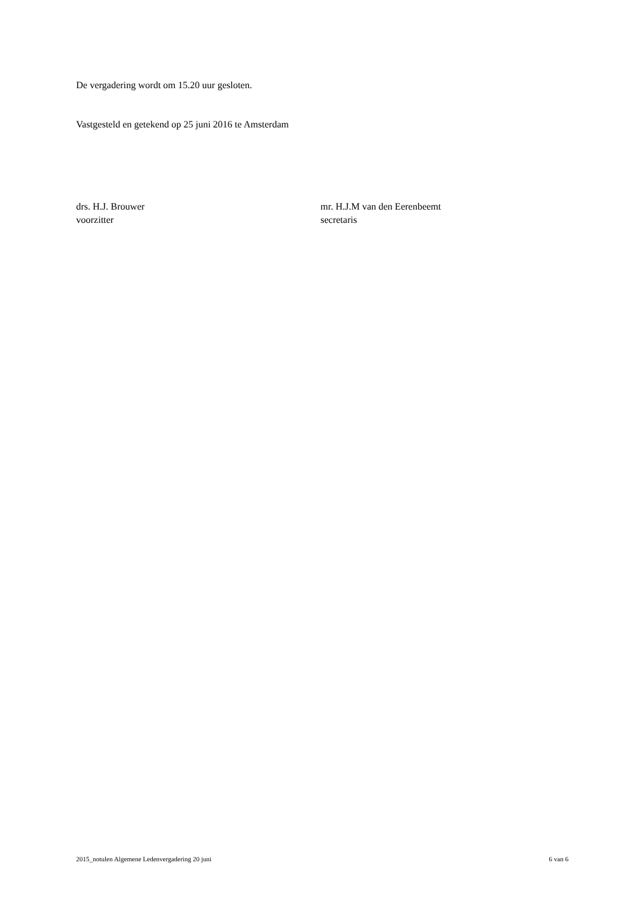De vergadering wordt om 15.20 uur gesloten.
Vastgesteld en getekend op 25 juni 2016 te Amsterdam
drs. H.J. Brouwer
voorzitter
mr. H.J.M van den Eerenbeemt
secretaris
2015_notulen Algemene Ledenvergadering 20 juni 6 van 6